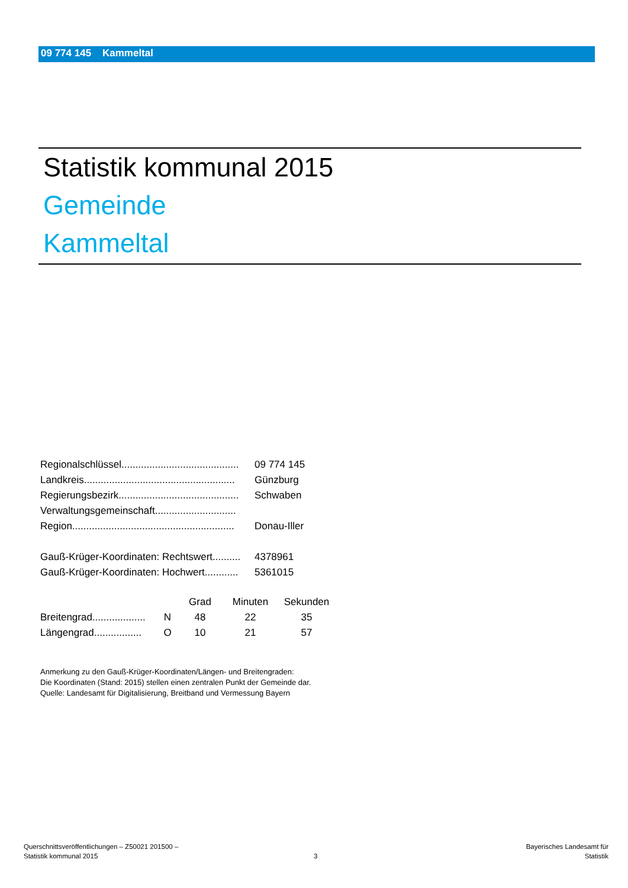09 774 145 Kammeltal
Statistik kommunal 2015
Gemeinde
Kammeltal
| Regionalschlüssel.......................................... | 09 774 145 |
| Landkreis...................................................... | Günzburg |
| Regierungsbezirk........................................... | Schwaben |
| Verwaltungsgemeinschaft............................. | |
| Region.......................................................... | Donau-Iller |
| Gauß-Krüger-Koordinaten: Rechtswert.......... | 4378961 |
| Gauß-Krüger-Koordinaten: Hochwert............ | 5361015 |
| | | Grad | Minuten | Sekunden |
| Breitengrad................... | N | 48 | 22 | 35 |
| Längengrad................. | O | 10 | 21 | 57 |
Anmerkung zu den Gauß-Krüger-Koordinaten/Längen- und Breitengraden:
Die Koordinaten (Stand: 2015) stellen einen zentralen Punkt der Gemeinde dar.
Quelle: Landesamt für Digitalisierung, Breitband und Vermessung Bayern
Querschnittsveröffentlichungen – Z50021 201500 –
Statistik kommunal 2015
3
Bayerisches Landesamt für
Statistik